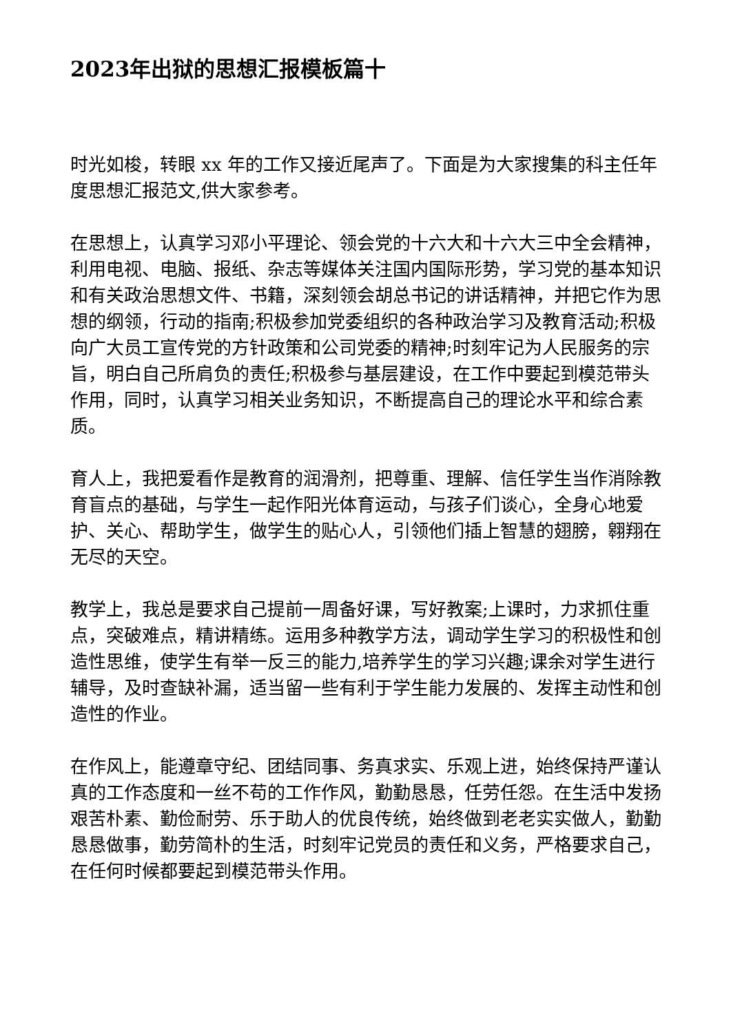2023年出狱的思想汇报模板篇十
时光如梭，转眼 xx 年的工作又接近尾声了。下面是为大家搜集的科主任年度思想汇报范文,供大家参考。
在思想上，认真学习邓小平理论、领会党的十六大和十六大三中全会精神，利用电视、电脑、报纸、杂志等媒体关注国内国际形势，学习党的基本知识和有关政治思想文件、书籍，深刻领会胡总书记的讲话精神，并把它作为思想的纲领，行动的指南;积极参加党委组织的各种政治学习及教育活动;积极向广大员工宣传党的方针政策和公司党委的精神;时刻牢记为人民服务的宗旨，明白自己所肩负的责任;积极参与基层建设，在工作中要起到模范带头作用，同时，认真学习相关业务知识，不断提高自己的理论水平和综合素质。
育人上，我把爱看作是教育的润滑剂，把尊重、理解、信任学生当作消除教育盲点的基础，与学生一起作阳光体育运动，与孩子们谈心，全身心地爱护、关心、帮助学生，做学生的贴心人，引领他们插上智慧的翅膀，翱翔在无尽的天空。
教学上，我总是要求自己提前一周备好课，写好教案;上课时，力求抓住重点，突破难点，精讲精练。运用多种教学方法，调动学生学习的积极性和创造性思维，使学生有举一反三的能力,培养学生的学习兴趣;课余对学生进行辅导，及时查缺补漏，适当留一些有利于学生能力发展的、发挥主动性和创造性的作业。
在作风上，能遵章守纪、团结同事、务真求实、乐观上进，始终保持严谨认真的工作态度和一丝不苟的工作作风，勤勤恳恳，任劳任怨。在生活中发扬艰苦朴素、勤俭耐劳、乐于助人的优良传统，始终做到老老实实做人，勤勤恳恳做事，勤劳简朴的生活，时刻牢记党员的责任和义务，严格要求自己，在任何时候都要起到模范带头作用。